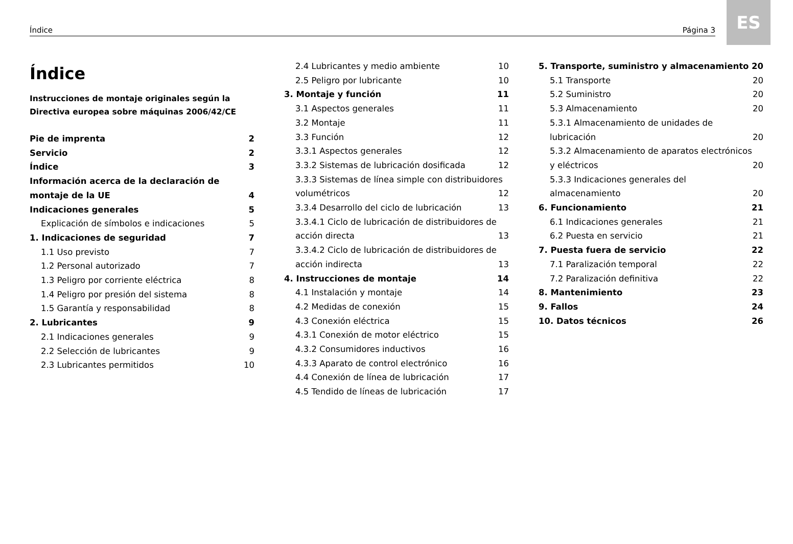Índice Página 3
ES
Índice
Instrucciones de montaje originales según la Directiva europea sobre máquinas 2006/42/CE
Pie de imprenta 2
Servicio 2
Índice 3
Información acerca de la declaración de
montaje de la UE 4
Indicaciones generales 5
Explicación de símbolos e indicaciones 5
1. Indicaciones de seguridad 7
1.1 Uso previsto 7
1.2 Personal autorizado 7
1.3 Peligro por corriente eléctrica 8
1.4 Peligro por presión del sistema 8
1.5 Garantía y responsabilidad 8
2. Lubricantes 9
2.1 Indicaciones generales 9
2.2 Selección de lubricantes 9
2.3 Lubricantes permitidos 10
2.4 Lubricantes y medio ambiente 10
2.5 Peligro por lubricante 10
3. Montaje y función 11
3.1 Aspectos generales 11
3.2 Montaje 11
3.3 Función 12
3.3.1 Aspectos generales 12
3.3.2 Sistemas de lubricación dosificada 12
3.3.3 Sistemas de línea simple con distribuidores
volumétricos 12
3.3.4 Desarrollo del ciclo de lubricación 13
3.3.4.1 Ciclo de lubricación de distribuidores de
acción directa 13
3.3.4.2 Ciclo de lubricación de distribuidores de
acción indirecta 13
4. Instrucciones de montaje 14
4.1 Instalación y montaje 14
4.2 Medidas de conexión 15
4.3 Conexión eléctrica 15
4.3.1 Conexión de motor eléctrico 15
4.3.2 Consumidores inductivos 16
4.3.3 Aparato de control electrónico 16
4.4 Conexión de línea de lubricación 17
4.5 Tendido de líneas de lubricación 17
5. Transporte, suministro y almacenamiento 20
5.1 Transporte 20
5.2 Suministro 20
5.3 Almacenamiento 20
5.3.1 Almacenamiento de unidades de
lubricación 20
5.3.2 Almacenamiento de aparatos electrónicos
y eléctricos 20
5.3.3 Indicaciones generales del
almacenamiento 20
6. Funcionamiento 21
6.1 Indicaciones generales 21
6.2 Puesta en servicio 21
7. Puesta fuera de servicio 22
7.1 Paralización temporal 22
7.2 Paralización definitiva 22
8. Mantenimiento 23
9. Fallos 24
10. Datos técnicos 26